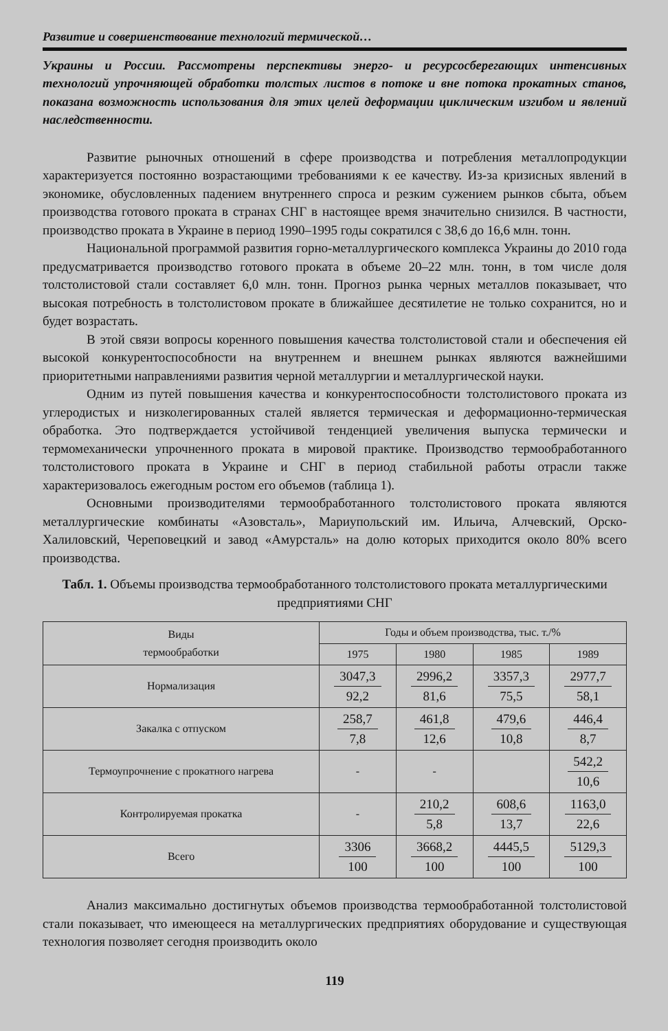Развитие и совершенствование технологий термической…
Украины и России. Рассмотрены перспективы энерго- и ресурсосберегающих интенсивных технологий упрочняющей обработки толстых листов в потоке и вне потока прокатных станов, показана возможность использования для этих целей деформации циклическим изгибом и явлений наследственности.
Развитие рыночных отношений в сфере производства и потребления металлопродукции характеризуется постоянно возрастающими требованиями к ее качеству. Из-за кризисных явлений в экономике, обусловленных падением внутреннего спроса и резким сужением рынков сбыта, объем производства готового проката в странах СНГ в настоящее время значительно снизился. В частности, производство проката в Украине в период 1990–1995 годы сократился с 38,6 до 16,6 млн. тонн.
Национальной программой развития горно-металлургического комплекса Украины до 2010 года предусматривается производство готового проката в объеме 20–22 млн. тонн, в том числе доля толстолистовой стали составляет 6,0 млн. тонн. Прогноз рынка черных металлов показывает, что высокая потребность в толстолистовом прокате в ближайшее десятилетие не только сохранится, но и будет возрастать.
В этой связи вопросы коренного повышения качества толстолистовой стали и обеспечения ей высокой конкурентоспособности на внутреннем и внешнем рынках являются важнейшими приоритетными направлениями развития черной металлургии и металлургической науки.
Одним из путей повышения качества и конкурентоспособности толстолистового проката из углеродистых и низколегированных сталей является термическая и деформационно-термическая обработка. Это подтверждается устойчивой тенденцией увеличения выпуска термически и термомеханически упрочненного проката в мировой практике. Производство термообработанного толстолистового проката в Украине и СНГ в период стабильной работы отрасли также характеризовалось ежегодным ростом его объемов (таблица 1).
Основными производителями термообработанного толстолистового проката являются металлургические комбинаты «Азовсталь», Мариупольский им. Ильича, Алчевский, Орско-Халиловский, Череповецкий и завод «Амурсталь» на долю которых приходится около 80% всего производства.
Табл. 1. Объемы производства термообработанного толстолистового проката металлургическими предприятиями СНГ
| Виды термообработки | Годы и объем производства, тыс. т./% | | | |
| --- | --- | --- | --- | --- |
| | 1975 | 1980 | 1985 | 1989 |
| Нормализация | 3047,3 92,2 | 2996,2 81,6 | 3357,3 75,5 | 2977,7 58,1 |
| Закалка с отпуском | 258,7 7,8 | 461,8 12,6 | 479,6 10,8 | 446,4 8,7 |
| Термоупрочнение с прокатного нагрева | - | - | | 542,2 10,6 |
| Контролируемая прокатка | - | 210,2 5,8 | 608,6 13,7 | 1163,0 22,6 |
| Всего | 3306 100 | 3668,2 100 | 4445,5 100 | 5129,3 100 |
Анализ максимально достигнутых объемов производства термообработанной толстолистовой стали показывает, что имеющееся на металлургических предприятиях оборудование и существующая технология позволяет сегодня производить около
119